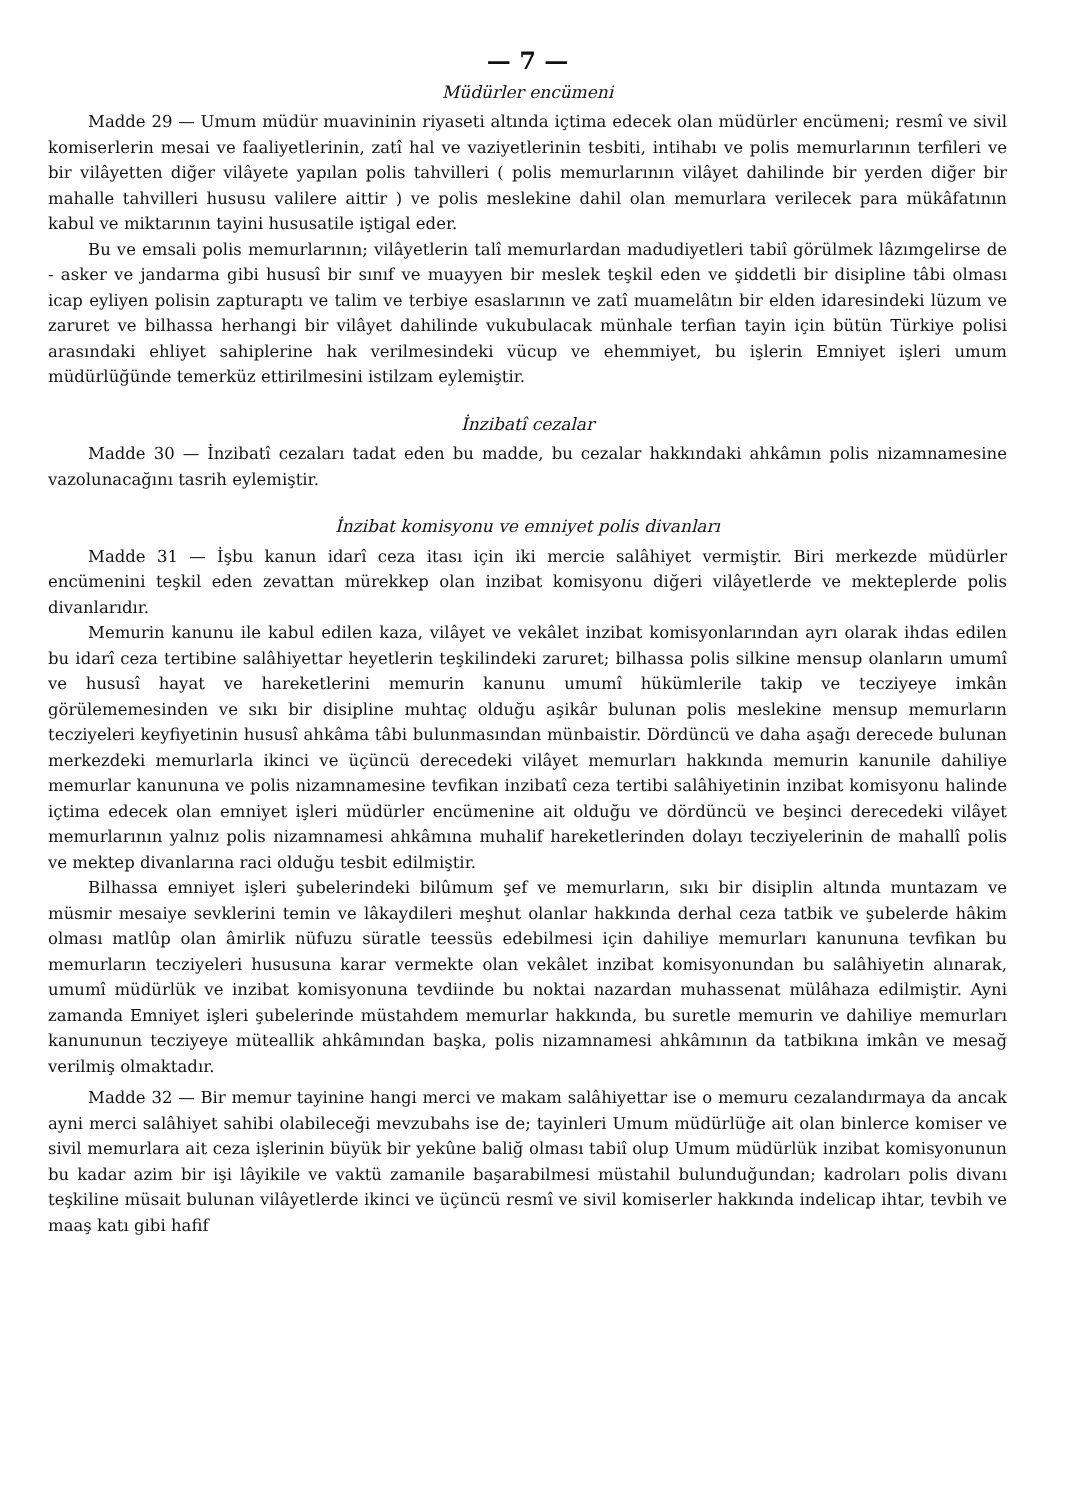— 7 —
Müdürler encümeni
Madde 29 — Umum müdür muavininin riyaseti altında içtima edecek olan müdürler encümeni; resmî ve sivil komiserlerin mesai ve faaliyetlerinin, zatî hal ve vaziyetlerinin tesbiti, intihabı ve polis memurlarının terfileri ve bir vilâyetten diğer vilâyete yapılan polis tahvilleri ( polis memurlarının vilâyet dahilinde bir yerden diğer bir mahalle tahvilleri hususu valilere aittir ) ve polis meslekine dahil olan memurlara verilecek para mükâfatının kabul ve miktarının tayini hususatile iştigal eder.
Bu ve emsali polis memurlarının; vilâyetlerin talî memurlardan madudiyetleri tabiî görülmek lâzımgelirse de - asker ve jandarma gibi hususî bir sınıf ve muayyen bir meslek teşkil eden ve şiddetli bir disipline tâbi olması icap eyliyen polisin zapturaptı ve talim ve terbiye esaslarının ve zatî muamelâtın bir elden idaresindeki lüzum ve zaruret ve bilhassa herhangi bir vilâyet dahilinde vukubulacak münhale terfian tayin için bütün Türkiye polisi arasındaki ehliyet sahiplerine hak verilmesindeki vücup ve ehemmiyet, bu işlerin Emniyet işleri umum müdürlüğünde temerküz ettirilmesini istilzam eylemiştir.
İnzibatî cezalar
Madde 30 — İnzibatî cezaları tadat eden bu madde, bu cezalar hakkındaki ahkâmın polis nizamnamesine vazolunacağını tasrih eylemiştir.
İnzibat komisyonu ve emniyet polis divanları
Madde 31 — İşbu kanun idarî ceza itası için iki mercie salâhiyet vermiştir. Biri merkezde müdürler encümenini teşkil eden zevattan mürekkep olan inzibat komisyonu diğeri vilâyetlerde ve mekteplerde polis divanlarıdır.
Memurin kanunu ile kabul edilen kaza, vilâyet ve vekâlet inzibat komisyonlarından ayrı olarak ihdas edilen bu idarî ceza tertibine salâhiyettar heyetlerin teşkilindeki zaruret; bilhassa polis silkine mensup olanların umumî ve hususî hayat ve hareketlerini memurin kanunu umumî hükümlerile takip ve tecziyeye imkân görülememesinden ve sıkı bir disipline muhtaç olduğu aşikâr bulunan polis meslekine mensup memurların tecziyeleri keyfiyetinin hususî ahkâma tâbi bulunmasından münbaistir. Dördüncü ve daha aşağı derecede bulunan merkezdeki memurlarla ikinci ve üçüncü derecedeki vilâyet memurları hakkında memurin kanunile dahiliye memurlar kanununa ve polis nizamnamesine tevfikan inzibatî ceza tertibi salâhiyetinin inzibat komisyonu halinde içtima edecek olan emniyet işleri müdürler encümenine ait olduğu ve dördüncü ve beşinci derecedeki vilâyet memurlarının yalnız polis nizamnamesi ahkâmına muhalif hareketlerinden dolayı tecziyelerinin de mahallî polis ve mektep divanlarına raci olduğu tesbit edilmiştir.
Bilhassa emniyet işleri şubelerindeki bilûmum şef ve memurların, sıkı bir disiplin altında muntazam ve müsmir mesaiye sevklerini temin ve lâkaydileri meşhut olanlar hakkında derhal ceza tatbik ve şubelerde hâkim olması matlûp olan âmirlik nüfuzu süratle teessüs edebilmesi için dahiliye memurları kanununa tevfikan bu memurların tecziyeleri hususuna karar vermekte olan vekâlet inzibat komisyonundan bu salâhiyetin alınarak, umumî müdürlük ve inzibat komisyonuna tevdiinde bu noktai nazardan muhassenat mülâhaza edilmiştir. Ayni zamanda Emniyet işleri şubelerinde müstahdem memurlar hakkında, bu suretle memurin ve dahiliye memurları kanununun tecziyeye müteallik ahkâmından başka, polis nizamnamesi ahkâmının da tatbikına imkân ve mesağ verilmiş olmaktadır.
Madde 32 — Bir memur tayinine hangi merci ve makam salâhiyettar ise o memuru cezalandırmaya da ancak ayni merci salâhiyet sahibi olabileceği mevzubahs ise de; tayinleri Umum müdürlüğe ait olan binlerce komiser ve sivil memurlara ait ceza işlerinin büyük bir yekûne baliğ olması tabiî olup Umum müdürlük inzibat komisyonunun bu kadar azim bir işi lâyikile ve vaktü zamanile başarabilmesi müstahil bulunduğundan; kadroları polis divanı teşkiline müsait bulunan vilâyetlerde ikinci ve üçüncü resmî ve sivil komiserler hakkında indelicap ihtar, tevbih ve maaş katı gibi hafif